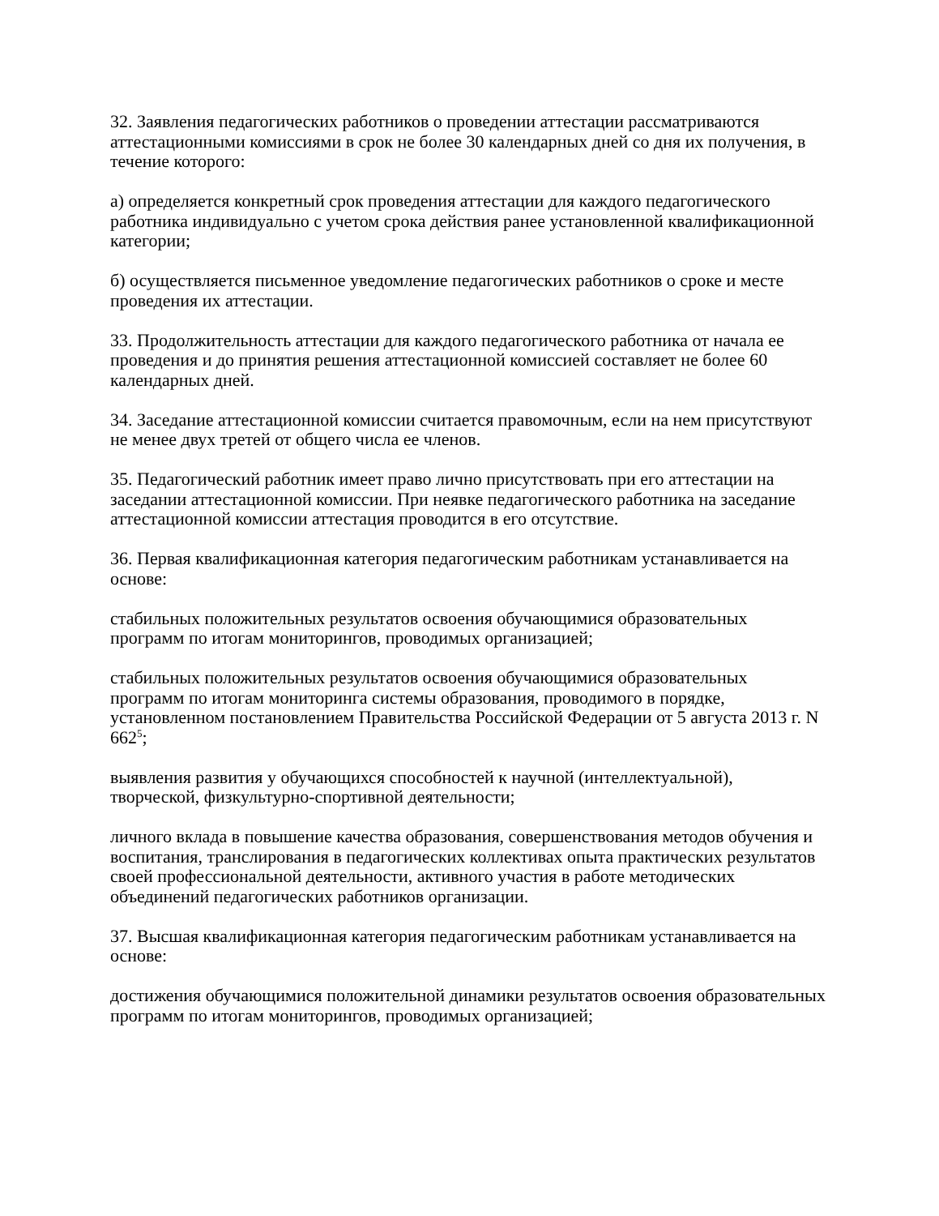32. Заявления педагогических работников о проведении аттестации рассматриваются аттестационными комиссиями в срок не более 30 календарных дней со дня их получения, в течение которого:
а) определяется конкретный срок проведения аттестации для каждого педагогического работника индивидуально с учетом срока действия ранее установленной квалификационной категории;
б) осуществляется письменное уведомление педагогических работников о сроке и месте проведения их аттестации.
33. Продолжительность аттестации для каждого педагогического работника от начала ее проведения и до принятия решения аттестационной комиссией составляет не более 60 календарных дней.
34. Заседание аттестационной комиссии считается правомочным, если на нем присутствуют не менее двух третей от общего числа ее членов.
35. Педагогический работник имеет право лично присутствовать при его аттестации на заседании аттестационной комиссии. При неявке педагогического работника на заседание аттестационной комиссии аттестация проводится в его отсутствие.
36. Первая квалификационная категория педагогическим работникам устанавливается на основе:
стабильных положительных результатов освоения обучающимися образовательных программ по итогам мониторингов, проводимых организацией;
стабильных положительных результатов освоения обучающимися образовательных программ по итогам мониторинга системы образования, проводимого в порядке, установленном постановлением Правительства Российской Федерации от 5 августа 2013 г. N 662<sup>5</sup>;
выявления развития у обучающихся способностей к научной (интеллектуальной), творческой, физкультурно-спортивной деятельности;
личного вклада в повышение качества образования, совершенствования методов обучения и воспитания, транслирования в педагогических коллективах опыта практических результатов своей профессиональной деятельности, активного участия в работе методических объединений педагогических работников организации.
37. Высшая квалификационная категория педагогическим работникам устанавливается на основе:
достижения обучающимися положительной динамики результатов освоения образовательных программ по итогам мониторингов, проводимых организацией;